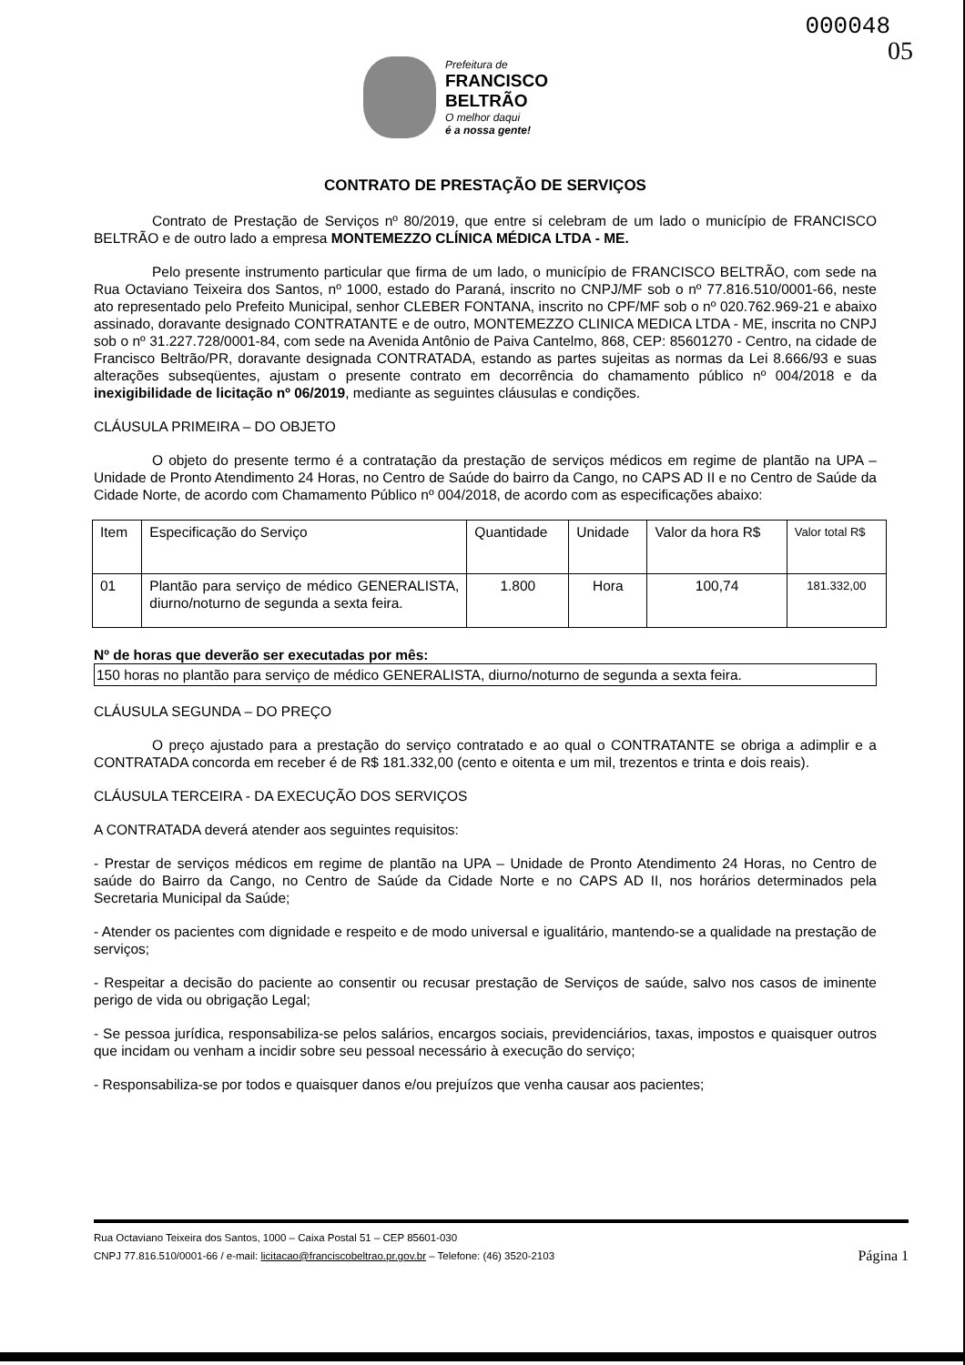000048
05
Prefeitura de
FRANCISCO
BELTRÃO
O melhor daqui
é a nossa gente!
CONTRATO DE PRESTAÇÃO DE SERVIÇOS
Contrato de Prestação de Serviços nº 80/2019, que entre si celebram de um lado o município de FRANCISCO BELTRÃO e de outro lado a empresa MONTEMEZZO CLÍNICA MÉDICA LTDA - ME.
Pelo presente instrumento particular que firma de um lado, o município de FRANCISCO BELTRÃO, com sede na Rua Octaviano Teixeira dos Santos, nº 1000, estado do Paraná, inscrito no CNPJ/MF sob o nº 77.816.510/0001-66, neste ato representado pelo Prefeito Municipal, senhor CLEBER FONTANA, inscrito no CPF/MF sob o nº 020.762.969-21 e abaixo assinado, doravante designado CONTRATANTE e de outro, MONTEMEZZO CLINICA MEDICA LTDA - ME, inscrita no CNPJ sob o nº 31.227.728/0001-84, com sede na Avenida Antônio de Paiva Cantelmo, 868, CEP: 85601270 - Centro, na cidade de Francisco Beltrão/PR, doravante designada CONTRATADA, estando as partes sujeitas as normas da Lei 8.666/93 e suas alterações subseqüentes, ajustam o presente contrato em decorrência do chamamento público nº 004/2018 e da inexigibilidade de licitação nº 06/2019, mediante as seguintes cláusulas e condições.
CLÁUSULA PRIMEIRA – DO OBJETO
O objeto do presente termo é a contratação da prestação de serviços médicos em regime de plantão na UPA – Unidade de Pronto Atendimento 24 Horas, no Centro de Saúde do bairro da Cango, no CAPS AD II e no Centro de Saúde da Cidade Norte, de acordo com Chamamento Público nº 004/2018, de acordo com as especificações abaixo:
| Item | Especificação do Serviço | Quantidade | Unidade | Valor da hora R$ | Valor total R$ |
| --- | --- | --- | --- | --- | --- |
| 01 | Plantão para serviço de médico GENERALISTA, diurno/noturno de segunda a sexta feira. | 1.800 | Hora | 100,74 | 181.332,00 |
Nº de horas que deverão ser executadas por mês:
150 horas no plantão para serviço de médico GENERALISTA, diurno/noturno de segunda a sexta feira.
CLÁUSULA SEGUNDA – DO PREÇO
O preço ajustado para a prestação do serviço contratado e ao qual o CONTRATANTE se obriga a adimplir e a CONTRATADA concorda em receber é de R$ 181.332,00 (cento e oitenta e um mil, trezentos e trinta e dois reais).
CLÁUSULA TERCEIRA - DA EXECUÇÃO DOS SERVIÇOS
A CONTRATADA deverá atender aos seguintes requisitos:
- Prestar de serviços médicos em regime de plantão na UPA – Unidade de Pronto Atendimento 24 Horas, no Centro de saúde do Bairro da Cango, no Centro de Saúde da Cidade Norte e no CAPS AD II, nos horários determinados pela Secretaria Municipal da Saúde;
- Atender os pacientes com dignidade e respeito e de modo universal e igualitário, mantendo-se a qualidade na prestação de serviços;
- Respeitar a decisão do paciente ao consentir ou recusar prestação de Serviços de saúde, salvo nos casos de iminente perigo de vida ou obrigação Legal;
- Se pessoa jurídica, responsabiliza-se pelos salários, encargos sociais, previdenciários, taxas, impostos e quaisquer outros que incidam ou venham a incidir sobre seu pessoal necessário à execução do serviço;
- Responsabiliza-se por todos e quaisquer danos e/ou prejuízos que venha causar aos pacientes;
Rua Octaviano Teixeira dos Santos, 1000 – Caixa Postal 51 – CEP 85601-030
Página 1 CNPJ 77.816.510/0001-66 / e-mail: licitacao@franciscobeltrao.pr.gov.br – Telefone: (46) 3520-2103